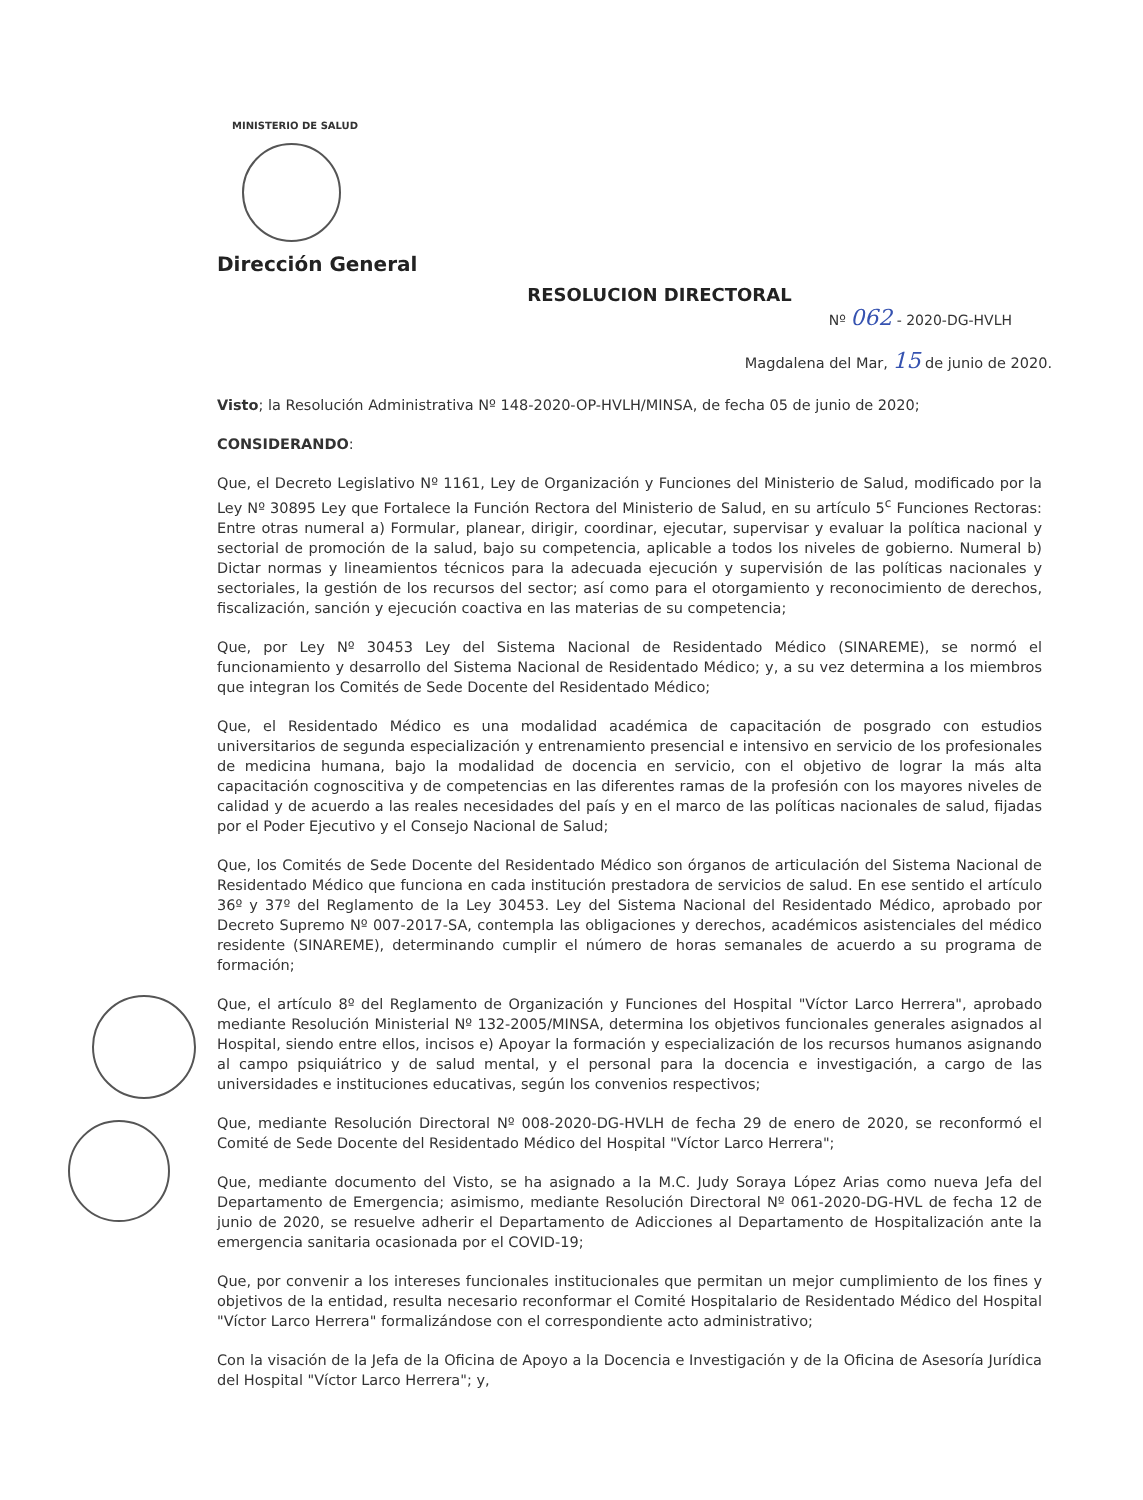MINISTERIO DE SALUD
Dirección General
RESOLUCION DIRECTORAL
Nº 062 - 2020-DG-HVLH
Magdalena del Mar, 15 de junio de 2020.
Visto; la Resolución Administrativa Nº 148-2020-OP-HVLH/MINSA, de fecha 05 de junio de 2020;
CONSIDERANDO:
Que, el Decreto Legislativo Nº 1161, Ley de Organización y Funciones del Ministerio de Salud, modificado por la Ley Nº 30895 Ley que Fortalece la Función Rectora del Ministerio de Salud, en su artículo 5<sup>c</sup> Funciones Rectoras: Entre otras numeral a) Formular, planear, dirigir, coordinar, ejecutar, supervisar y evaluar la política nacional y sectorial de promoción de la salud, bajo su competencia, aplicable a todos los niveles de gobierno. Numeral b) Dictar normas y lineamientos técnicos para la adecuada ejecución y supervisión de las políticas nacionales y sectoriales, la gestión de los recursos del sector; así como para el otorgamiento y reconocimiento de derechos, fiscalización, sanción y ejecución coactiva en las materias de su competencia;
Que, por Ley Nº 30453 Ley del Sistema Nacional de Residentado Médico (SINAREME), se normó el funcionamiento y desarrollo del Sistema Nacional de Residentado Médico; y, a su vez determina a los miembros que integran los Comités de Sede Docente del Residentado Médico;
Que, el Residentado Médico es una modalidad académica de capacitación de posgrado con estudios universitarios de segunda especialización y entrenamiento presencial e intensivo en servicio de los profesionales de medicina humana, bajo la modalidad de docencia en servicio, con el objetivo de lograr la más alta capacitación cognoscitiva y de competencias en las diferentes ramas de la profesión con los mayores niveles de calidad y de acuerdo a las reales necesidades del país y en el marco de las políticas nacionales de salud, fijadas por el Poder Ejecutivo y el Consejo Nacional de Salud;
Que, los Comités de Sede Docente del Residentado Médico son órganos de articulación del Sistema Nacional de Residentado Médico que funciona en cada institución prestadora de servicios de salud. En ese sentido el artículo 36º y 37º del Reglamento de la Ley 30453. Ley del Sistema Nacional del Residentado Médico, aprobado por Decreto Supremo Nº 007-2017-SA, contempla las obligaciones y derechos, académicos asistenciales del médico residente (SINAREME), determinando cumplir el número de horas semanales de acuerdo a su programa de formación;
Que, el artículo 8º del Reglamento de Organización y Funciones del Hospital "Víctor Larco Herrera", aprobado mediante Resolución Ministerial Nº 132-2005/MINSA, determina los objetivos funcionales generales asignados al Hospital, siendo entre ellos, incisos e) Apoyar la formación y especialización de los recursos humanos asignando al campo psiquiátrico y de salud mental, y el personal para la docencia e investigación, a cargo de las universidades e instituciones educativas, según los convenios respectivos;
Que, mediante Resolución Directoral Nº 008-2020-DG-HVLH de fecha 29 de enero de 2020, se reconformó el Comité de Sede Docente del Residentado Médico del Hospital "Víctor Larco Herrera";
Que, mediante documento del Visto, se ha asignado a la M.C. Judy Soraya López Arias como nueva Jefa del Departamento de Emergencia; asimismo, mediante Resolución Directoral Nº 061-2020-DG-HVL de fecha 12 de junio de 2020, se resuelve adherir el Departamento de Adicciones al Departamento de Hospitalización ante la emergencia sanitaria ocasionada por el COVID-19;
Que, por convenir a los intereses funcionales institucionales que permitan un mejor cumplimiento de los fines y objetivos de la entidad, resulta necesario reconformar el Comité Hospitalario de Residentado Médico del Hospital "Víctor Larco Herrera" formalizándose con el correspondiente acto administrativo;
Con la visación de la Jefa de la Oficina de Apoyo a la Docencia e Investigación y de la Oficina de Asesoría Jurídica del Hospital "Víctor Larco Herrera"; y,